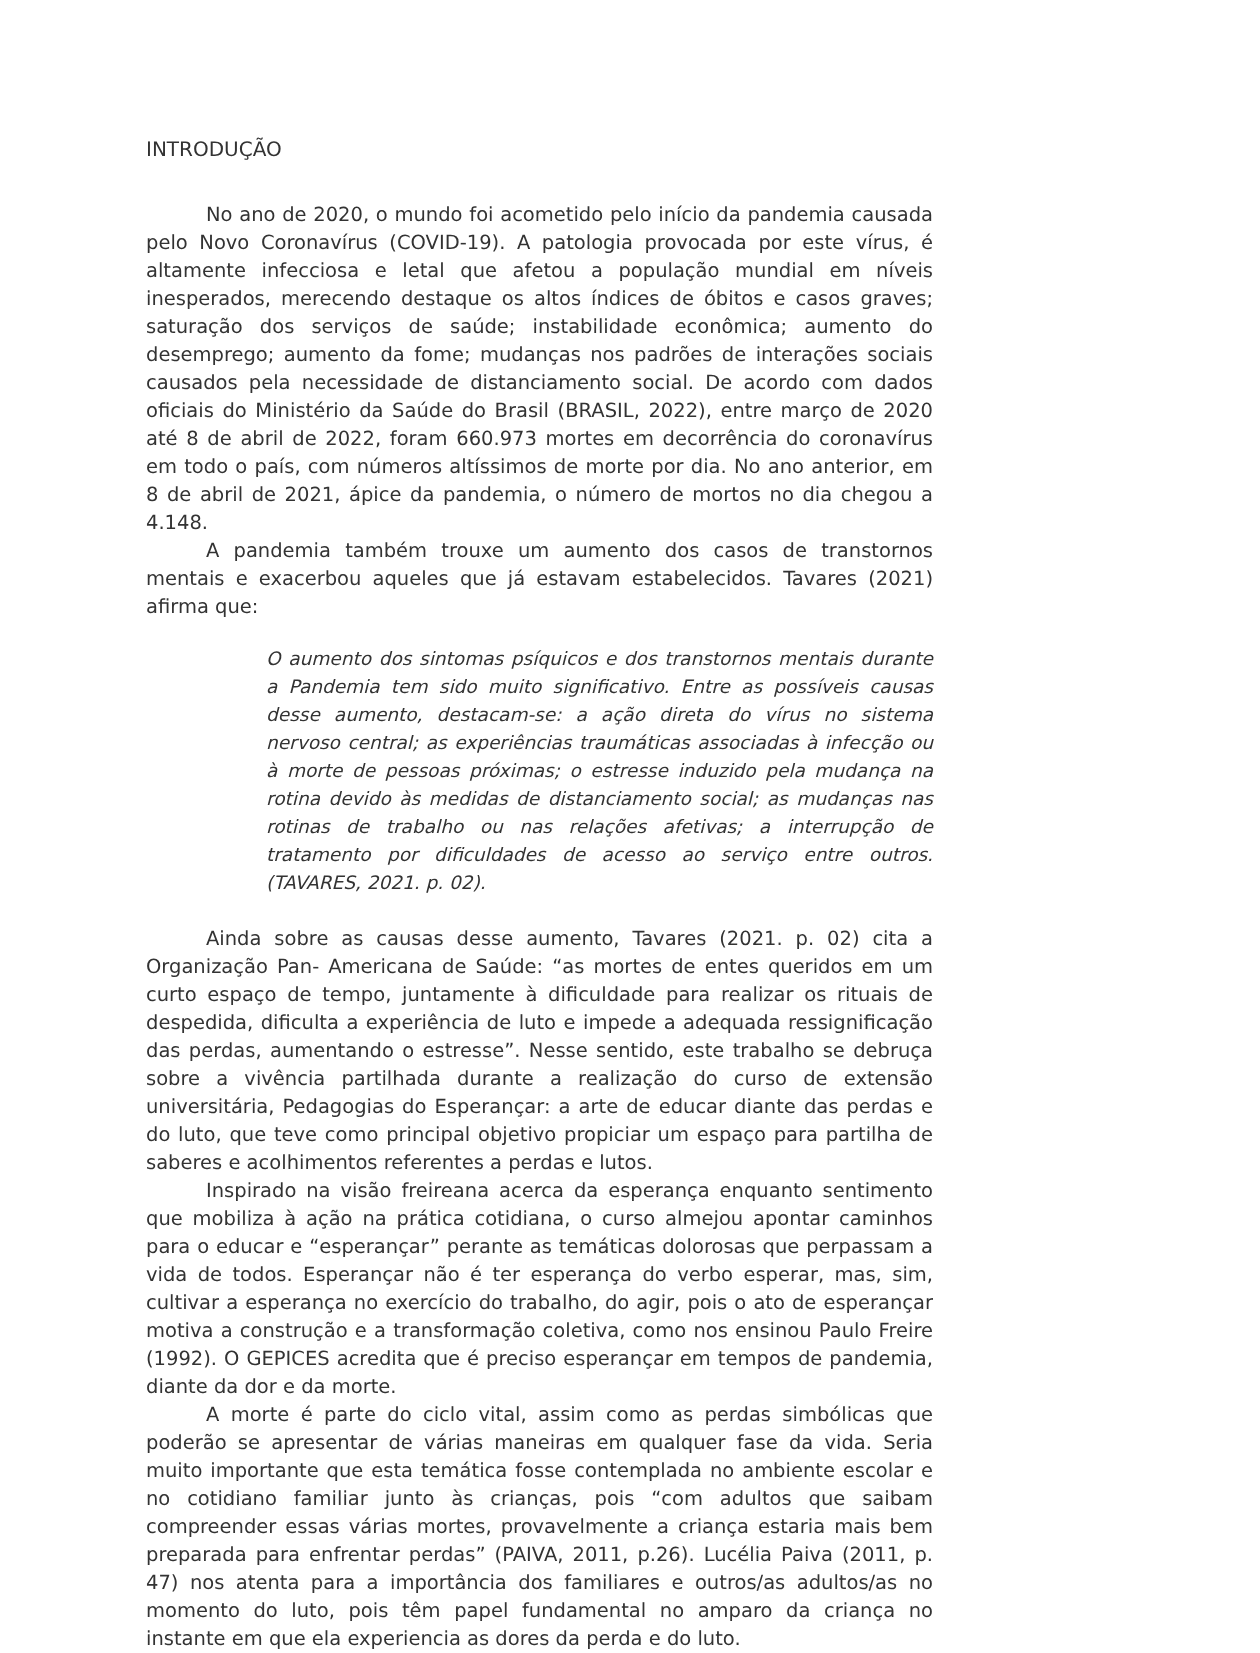INTRODUÇÃO
No ano de 2020, o mundo foi acometido pelo início da pandemia causada pelo Novo Coronavírus (COVID-19). A patologia provocada por este vírus, é altamente infecciosa e letal que afetou a população mundial em níveis inesperados, merecendo destaque os altos índices de óbitos e casos graves; saturação dos serviços de saúde; instabilidade econômica; aumento do desemprego; aumento da fome; mudanças nos padrões de interações sociais causados pela necessidade de distanciamento social. De acordo com dados oficiais do Ministério da Saúde do Brasil (BRASIL, 2022), entre março de 2020 até 8 de abril de 2022, foram 660.973 mortes em decorrência do coronavírus em todo o país, com números altíssimos de morte por dia. No ano anterior, em 8 de abril de 2021, ápice da pandemia, o número de mortos no dia chegou a 4.148.
A pandemia também trouxe um aumento dos casos de transtornos mentais e exacerbou aqueles que já estavam estabelecidos. Tavares (2021) afirma que:
O aumento dos sintomas psíquicos e dos transtornos mentais durante a Pandemia tem sido muito significativo. Entre as possíveis causas desse aumento, destacam-se: a ação direta do vírus no sistema nervoso central; as experiências traumáticas associadas à infecção ou à morte de pessoas próximas; o estresse induzido pela mudança na rotina devido às medidas de distanciamento social; as mudanças nas rotinas de trabalho ou nas relações afetivas; a interrupção de tratamento por dificuldades de acesso ao serviço entre outros. (TAVARES, 2021. p. 02).
Ainda sobre as causas desse aumento, Tavares (2021. p. 02) cita a Organização Pan- Americana de Saúde: “as mortes de entes queridos em um curto espaço de tempo, juntamente à dificuldade para realizar os rituais de despedida, dificulta a experiência de luto e impede a adequada ressignificação das perdas, aumentando o estresse”. Nesse sentido, este trabalho se debruça sobre a vivência partilhada durante a realização do curso de extensão universitária, Pedagogias do Esperançar: a arte de educar diante das perdas e do luto, que teve como principal objetivo propiciar um espaço para partilha de saberes e acolhimentos referentes a perdas e lutos.
Inspirado na visão freireana acerca da esperança enquanto sentimento que mobiliza à ação na prática cotidiana, o curso almejou apontar caminhos para o educar e “esperançar” perante as temáticas dolorosas que perpassam a vida de todos. Esperançar não é ter esperança do verbo esperar, mas, sim, cultivar a esperança no exercício do trabalho, do agir, pois o ato de esperançar motiva a construção e a transformação coletiva, como nos ensinou Paulo Freire (1992). O GEPICES acredita que é preciso esperançar em tempos de pandemia, diante da dor e da morte.
A morte é parte do ciclo vital, assim como as perdas simbólicas que poderão se apresentar de várias maneiras em qualquer fase da vida. Seria muito importante que esta temática fosse contemplada no ambiente escolar e no cotidiano familiar junto às crianças, pois “com adultos que saibam compreender essas várias mortes, provavelmente a criança estaria mais bem preparada para enfrentar perdas” (PAIVA, 2011, p.26). Lucélia Paiva (2011, p. 47) nos atenta para a importância dos familiares e outros/as adultos/as no momento do luto, pois têm papel fundamental no amparo da criança no instante em que ela experiencia as dores da perda e do luto.